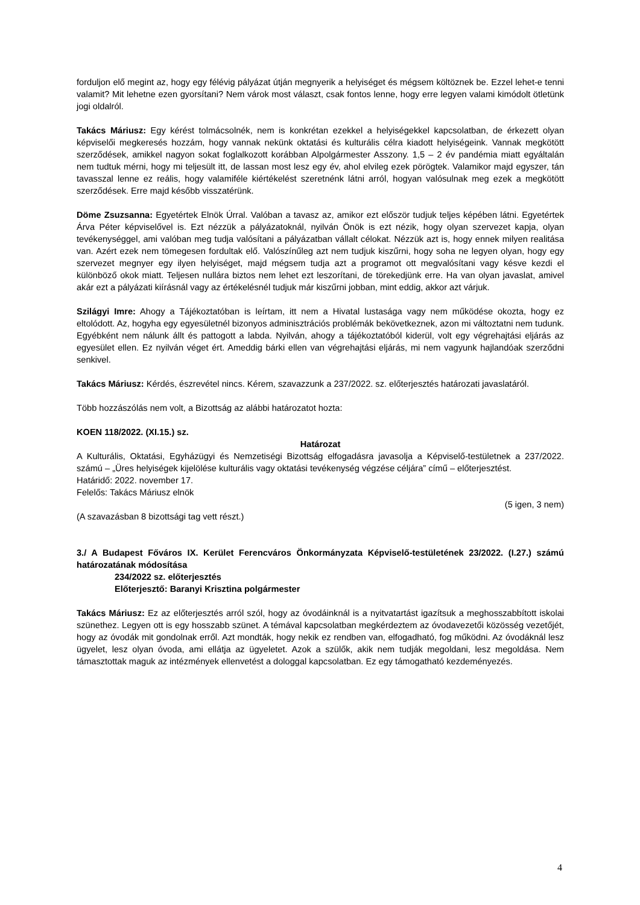forduljon elő megint az, hogy egy félévig pályázat útján megnyerik a helyiséget és mégsem költöznek be. Ezzel lehet-e tenni valamit? Mit lehetne ezen gyorsítani? Nem várok most választ, csak fontos lenne, hogy erre legyen valami kimódolt ötletünk jogi oldalról.
Takács Máriusz: Egy kérést tolmácsolnék, nem is konkrétan ezekkel a helyiségekkel kapcsolatban, de érkezett olyan képviselői megkeresés hozzám, hogy vannak nekünk oktatási és kulturális célra kiadott helyiségeink. Vannak megkötött szerződések, amikkel nagyon sokat foglalkozott korábban Alpolgármester Asszony. 1,5 – 2 év pandémia miatt egyáltalán nem tudtuk mérni, hogy mi teljesült itt, de lassan most lesz egy év, ahol elvileg ezek pörögtek. Valamikor majd egyszer, tán tavasszal lenne ez reális, hogy valamiféle kiértékelést szeretnénk látni arról, hogyan valósulnak meg ezek a megkötött szerződések. Erre majd később visszatérünk.
Döme Zsuzsanna: Egyetértek Elnök Úrral. Valóban a tavasz az, amikor ezt először tudjuk teljes képében látni. Egyetértek Árva Péter képviselővel is. Ezt nézzük a pályázatoknál, nyilván Önök is ezt nézik, hogy olyan szervezet kapja, olyan tevékenységgel, ami valóban meg tudja valósítani a pályázatban vállalt célokat. Nézzük azt is, hogy ennek milyen realitása van. Azért ezek nem tömegesen fordultak elő. Valószínűleg azt nem tudjuk kiszűrni, hogy soha ne legyen olyan, hogy egy szervezet megnyer egy ilyen helyiséget, majd mégsem tudja azt a programot ott megvalósítani vagy késve kezdi el különböző okok miatt. Teljesen nullára biztos nem lehet ezt leszorítani, de törekedjünk erre. Ha van olyan javaslat, amivel akár ezt a pályázati kiírásnál vagy az értékelésnél tudjuk már kiszűrni jobban, mint eddig, akkor azt várjuk.
Szilágyi Imre: Ahogy a Tájékoztatóban is leírtam, itt nem a Hivatal lustasága vagy nem működése okozta, hogy ez eltolódott. Az, hogyha egy egyesületnél bizonyos adminisztrációs problémák bekövetkeznek, azon mi változtatni nem tudunk. Egyébként nem nálunk állt és pattogott a labda. Nyilván, ahogy a tájékoztatóból kiderül, volt egy végrehajtási eljárás az egyesület ellen. Ez nyilván véget ért. Ameddig bárki ellen van végrehajtási eljárás, mi nem vagyunk hajlandóak szerződni senkivel.
Takács Máriusz: Kérdés, észrevétel nincs. Kérem, szavazzunk a 237/2022. sz. előterjesztés határozati javaslatáról.
Több hozzászólás nem volt, a Bizottság az alábbi határozatot hozta:
KOEN 118/2022. (XI.15.) sz.
Határozat
A Kulturális, Oktatási, Egyházügyi és Nemzetiségi Bizottság elfogadásra javasolja a Képviselő-testületnek a 237/2022. számú – „Üres helyiségek kijelölése kulturális vagy oktatási tevékenység végzése céljára” című – előterjesztést.
Határidő: 2022. november 17.
Felelős: Takács Máriusz elnök
(5 igen, 3 nem)
(A szavazásban 8 bizottsági tag vett részt.)
3./ A Budapest Főváros IX. Kerület Ferencváros Önkormányzata Képviselő-testületének 23/2022. (I.27.) számú határozatának módosítása
234/2022 sz. előterjesztés
Előterjesztő: Baranyi Krisztina polgármester
Takács Máriusz: Ez az előterjesztés arról szól, hogy az óvodáinknál is a nyitvatartást igazítsuk a meghosszabbított iskolai szünethez. Legyen ott is egy hosszabb szünet. A témával kapcsolatban megkérdeztem az óvodavezetői közösség vezetőjét, hogy az óvodák mit gondolnak erről. Azt mondták, hogy nekik ez rendben van, elfogadható, fog működni. Az óvodáknál lesz ügyelet, lesz olyan óvoda, ami ellátja az ügyeletet. Azok a szülők, akik nem tudják megoldani, lesz megoldása. Nem támasztottak maguk az intézmények ellenvetést a dologgal kapcsolatban. Ez egy támogatható kezdeményezés.
4